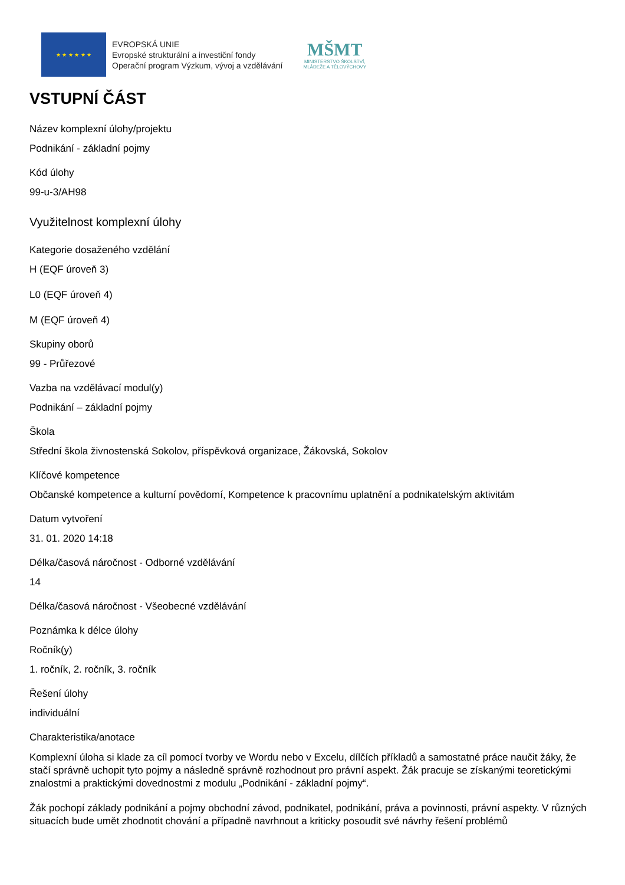★ ★ ★ ★ ★ ★
EVROPSKÁ UNIE
Evropské strukturální a investiční fondy
Operační program Výzkum, vývoj a vzdělávání
MŠMT
MINISTERSTVO ŠKOLSTVÍ,
MLÁDEŽE A TĚLOVÝCHOVY
VSTUPNÍ ČÁST
Název komplexní úlohy/projektu
Podnikání - základní pojmy
Kód úlohy
99-u-3/AH98
Využitelnost komplexní úlohy
Kategorie dosaženého vzdělání
H (EQF úroveň 3)
L0 (EQF úroveň 4)
M (EQF úroveň 4)
Skupiny oborů
99 - Průřezové
Vazba na vzdělávací modul(y)
Podnikání – základní pojmy
Škola
Střední škola živnostenská Sokolov, příspěvková organizace, Žákovská, Sokolov
Klíčové kompetence
Občanské kompetence a kulturní povědomí, Kompetence k pracovnímu uplatnění a podnikatelským aktivitám
Datum vytvoření
31. 01. 2020 14:18
Délka/časová náročnost - Odborné vzdělávání
14
Délka/časová náročnost - Všeobecné vzdělávání
Poznámka k délce úlohy
Ročník(y)
1. ročník, 2. ročník, 3. ročník
Řešení úlohy
individuální
Charakteristika/anotace
Komplexní úloha si klade za cíl pomocí tvorby ve Wordu nebo v Excelu, dílčích příkladů a samostatné práce naučit žáky, že stačí správně uchopit tyto pojmy a následně správně rozhodnout pro právní aspekt. Žák pracuje se získanými teoretickými znalostmi a praktickými dovednostmi z modulu „Podnikání - základní pojmy“.
Žák pochopí základy podnikání a pojmy obchodní závod, podnikatel, podnikání, práva a povinnosti, právní aspekty. V různých situacích bude umět zhodnotit chování a případně navrhnout a kriticky posoudit své návrhy řešení problémů